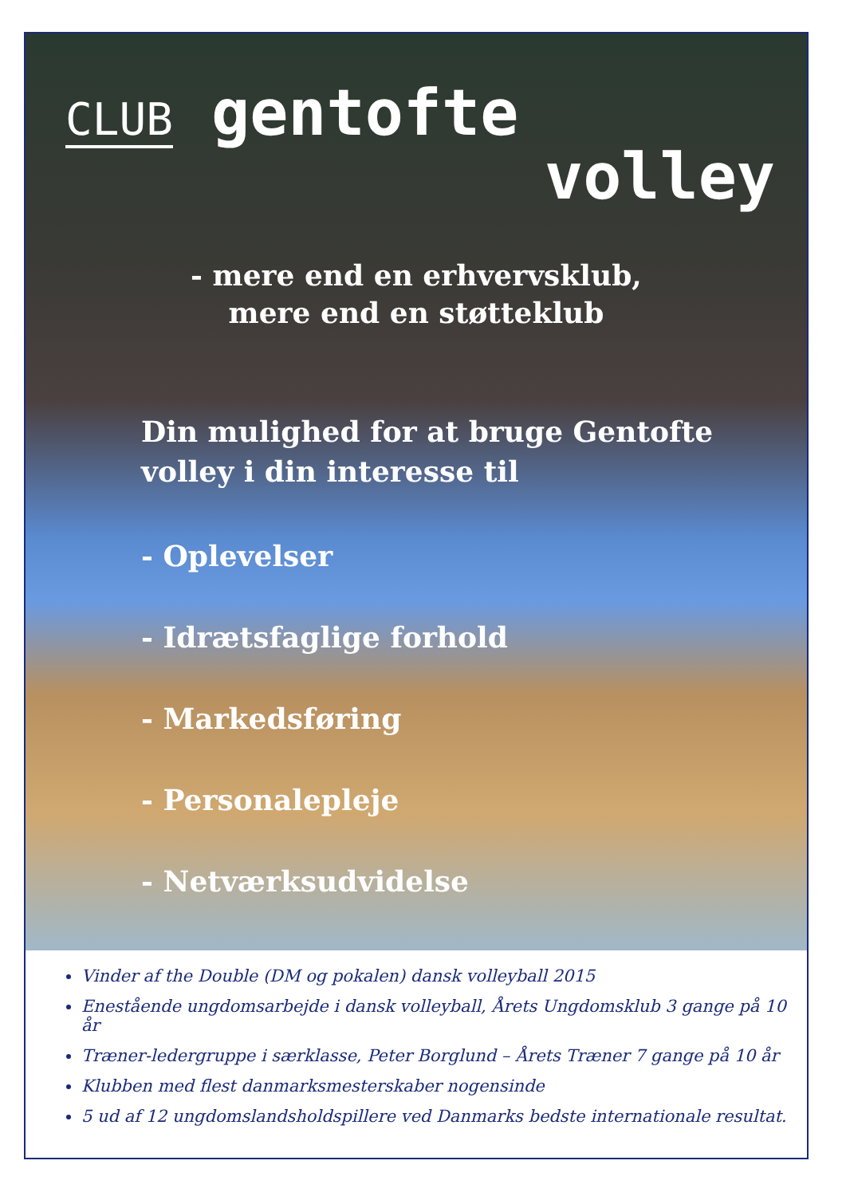CLUB gentofte
volley
- mere end en erhvervsklub, mere end en støtteklub
Din mulighed for at bruge Gentofte volley i din interesse til
- Oplevelser
- Idrætsfaglige forhold
- Markedsføring
- Personalepleje
- Netværksudvidelse
Vinder af the Double (DM og pokalen) dansk volleyball 2015
Enestående ungdomsarbejde i dansk volleyball, Årets Ungdomsklub 3 gange på 10 år
Træner-ledergruppe i særklasse, Peter Borglund – Årets Træner 7 gange på 10 år
Klubben med flest danmarksmesterskaber nogensinde
5 ud af 12 ungdomslandsholdspillere ved Danmarks bedste internationale resultat.